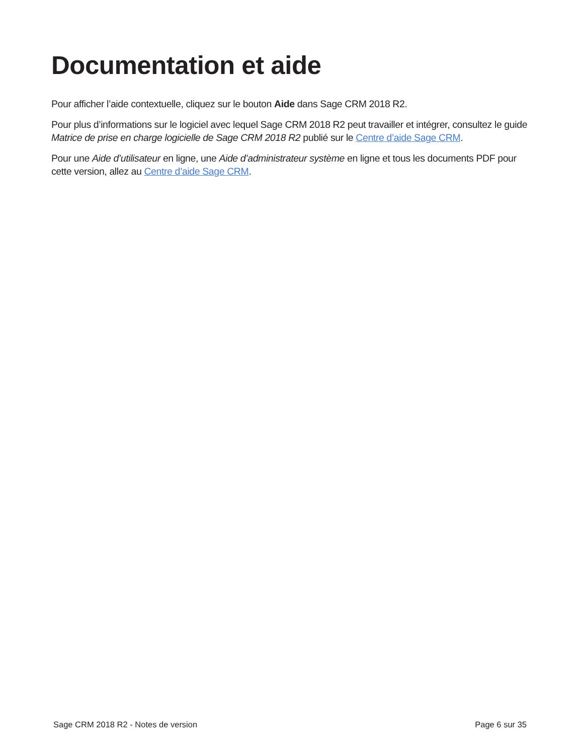Documentation et aide
Pour afficher l’aide contextuelle, cliquez sur le bouton Aide dans Sage CRM 2018 R2.
Pour plus d’informations sur le logiciel avec lequel Sage CRM 2018 R2 peut travailler et intégrer, consultez le guide Matrice de prise en charge logicielle de Sage CRM 2018 R2 publié sur le Centre d’aide Sage CRM.
Pour une Aide d’utilisateur en ligne, une Aide d’administrateur système en ligne et tous les documents PDF pour cette version, allez au Centre d’aide Sage CRM.
Sage CRM 2018 R2 - Notes de version Page 6 sur 35